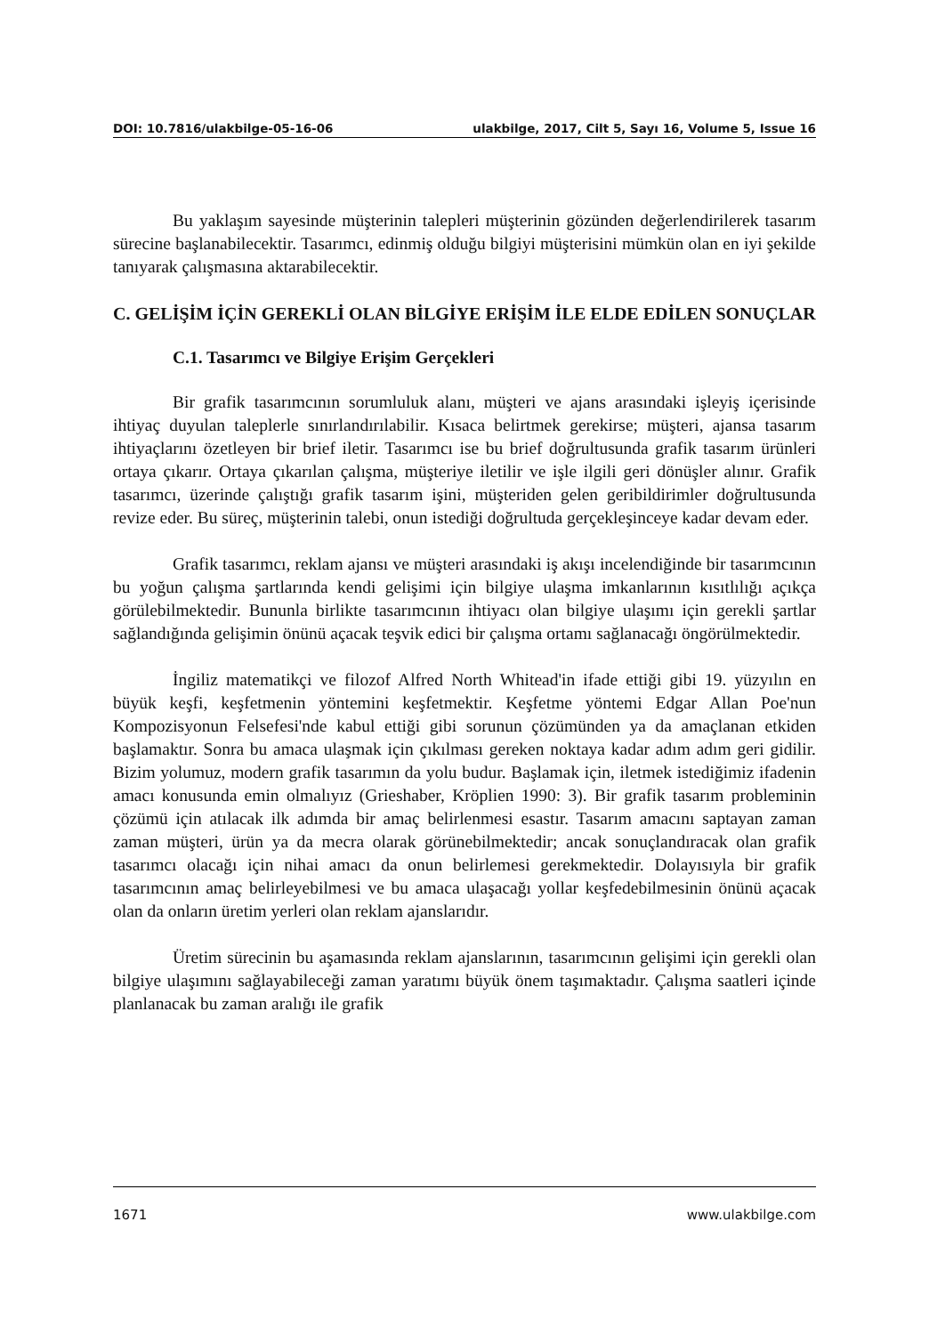DOI: 10.7816/ulakbilge-05-16-06 ulakbilge, 2017, Cilt 5, Sayı 16, Volume 5, Issue 16
Bu yaklaşım sayesinde müşterinin talepleri müşterinin gözünden değerlendirilerek tasarım sürecine başlanabilecektir. Tasarımcı, edinmiş olduğu bilgiyi müşterisini mümkün olan en iyi şekilde tanıyarak çalışmasına aktarabilecektir.
C. GELİŞİM İÇİN GEREKLİ OLAN BİLGİYE ERİŞİM İLE ELDE EDİLEN SONUÇLAR
C.1. Tasarımcı ve Bilgiye Erişim Gerçekleri
Bir grafik tasarımcının sorumluluk alanı, müşteri ve ajans arasındaki işleyiş içerisinde ihtiyaç duyulan taleplerle sınırlandırılabilir. Kısaca belirtmek gerekirse; müşteri, ajansa tasarım ihtiyaçlarını özetleyen bir brief iletir. Tasarımcı ise bu brief doğrultusunda grafik tasarım ürünleri ortaya çıkarır. Ortaya çıkarılan çalışma, müşteriye iletilir ve işle ilgili geri dönüşler alınır. Grafik tasarımcı, üzerinde çalıştığı grafik tasarım işini, müşteriden gelen geribildirimler doğrultusunda revize eder. Bu süreç, müşterinin talebi, onun istediği doğrultuda gerçekleşinceye kadar devam eder.
Grafik tasarımcı, reklam ajansı ve müşteri arasındaki iş akışı incelendiğinde bir tasarımcının bu yoğun çalışma şartlarında kendi gelişimi için bilgiye ulaşma imkanlarının kısıtlılığı açıkça görülebilmektedir. Bununla birlikte tasarımcının ihtiyacı olan bilgiye ulaşımı için gerekli şartlar sağlandığında gelişimin önünü açacak teşvik edici bir çalışma ortamı sağlanacağı öngörülmektedir.
İngiliz matematikçi ve filozof Alfred North Whitead'in ifade ettiği gibi 19. yüzyılın en büyük keşfi, keşfetmenin yöntemini keşfetmektir. Keşfetme yöntemi Edgar Allan Poe'nun Kompozisyonun Felsefesi'nde kabul ettiği gibi sorunun çözümünden ya da amaçlanan etkiden başlamaktır. Sonra bu amaca ulaşmak için çıkılması gereken noktaya kadar adım adım geri gidilir. Bizim yolumuz, modern grafik tasarımın da yolu budur. Başlamak için, iletmek istediğimiz ifadenin amacı konusunda emin olmalıyız (Grieshaber, Kröplien 1990: 3). Bir grafik tasarım probleminin çözümü için atılacak ilk adımda bir amaç belirlenmesi esastır. Tasarım amacını saptayan zaman zaman müşteri, ürün ya da mecra olarak görünebilmektedir; ancak sonuçlandıracak olan grafik tasarımcı olacağı için nihai amacı da onun belirlemesi gerekmektedir. Dolayısıyla bir grafik tasarımcının amaç belirleyebilmesi ve bu amaca ulaşacağı yollar keşfedebilmesinin önünü açacak olan da onların üretim yerleri olan reklam ajanslarıdır.
Üretim sürecinin bu aşamasında reklam ajanslarının, tasarımcının gelişimi için gerekli olan bilgiye ulaşımını sağlayabileceği zaman yaratımı büyük önem taşımaktadır. Çalışma saatleri içinde planlanacak bu zaman aralığı ile grafik
1671 www.ulakbilge.com